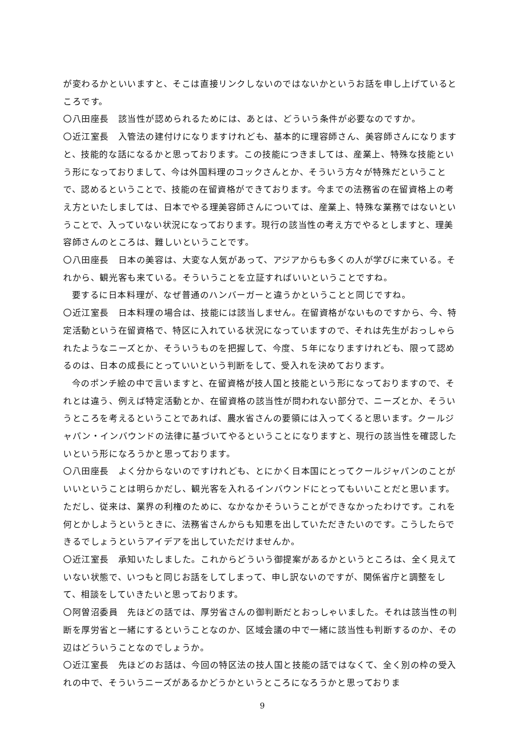が変わるかといいますと、そこは直接リンクしないのではないかというお話を申し上げているところです。
〇八田座長　該当性が認められるためには、あとは、どういう条件が必要なのですか。
〇近江室長　入管法の建付けになりますけれども、基本的に理容師さん、美容師さんになりますと、技能的な話になるかと思っております。この技能につきましては、産業上、特殊な技能という形になっておりまして、今は外国料理のコックさんとか、そういう方々が特殊だということで、認めるということで、技能の在留資格ができております。今までの法務省の在留資格上の考え方といたしましては、日本でやる理美容師さんについては、産業上、特殊な業務ではないということで、入っていない状況になっております。現行の該当性の考え方でやるとしますと、理美容師さんのところは、難しいということです。
〇八田座長　日本の美容は、大変な人気があって、アジアからも多くの人が学びに来ている。それから、観光客も来ている。そういうことを立証すればいいということですね。
要するに日本料理が、なぜ普通のハンバーガーと違うかということと同じですね。
〇近江室長　日本料理の場合は、技能には該当しません。在留資格がないものですから、今、特定活動という在留資格で、特区に入れている状況になっていますので、それは先生がおっしゃられたようなニーズとか、そういうものを把握して、今度、５年になりますけれども、限って認めるのは、日本の成長にとっていいという判断をして、受入れを決めております。
今のポンチ絵の中で言いますと、在留資格が技人国と技能という形になっておりますので、それとは違う、例えば特定活動とか、在留資格の該当性が問われない部分で、ニーズとか、そういうところを考えるということであれば、農水省さんの要領には入ってくると思います。クールジャパン・インバウンドの法律に基づいてやるということになりますと、現行の該当性を確認したいという形になろうかと思っております。
〇八田座長　よく分からないのですけれども、とにかく日本国にとってクールジャパンのことがいいということは明らかだし、観光客を入れるインバウンドにとってもいいことだと思います。ただし、従来は、業界の利権のために、なかなかそういうことができなかったわけです。これを何とかしようというときに、法務省さんからも知恵を出していただきたいのです。こうしたらできるでしょうというアイデアを出していただけませんか。
〇近江室長　承知いたしました。これからどういう御提案があるかというところは、全く見えていない状態で、いつもと同じお話をしてしまって、申し訳ないのですが、関係省庁と調整をして、相談をしていきたいと思っております。
〇阿曽沼委員　先ほどの話では、厚労省さんの御判断だとおっしゃいました。それは該当性の判断を厚労省と一緒にするということなのか、区域会議の中で一緒に該当性も判断するのか、その辺はどういうことなのでしょうか。
〇近江室長　先ほどのお話は、今回の特区法の技人国と技能の話ではなくて、全く別の枠の受入れの中で、そういうニーズがあるかどうかというところになろうかと思っておりま
9